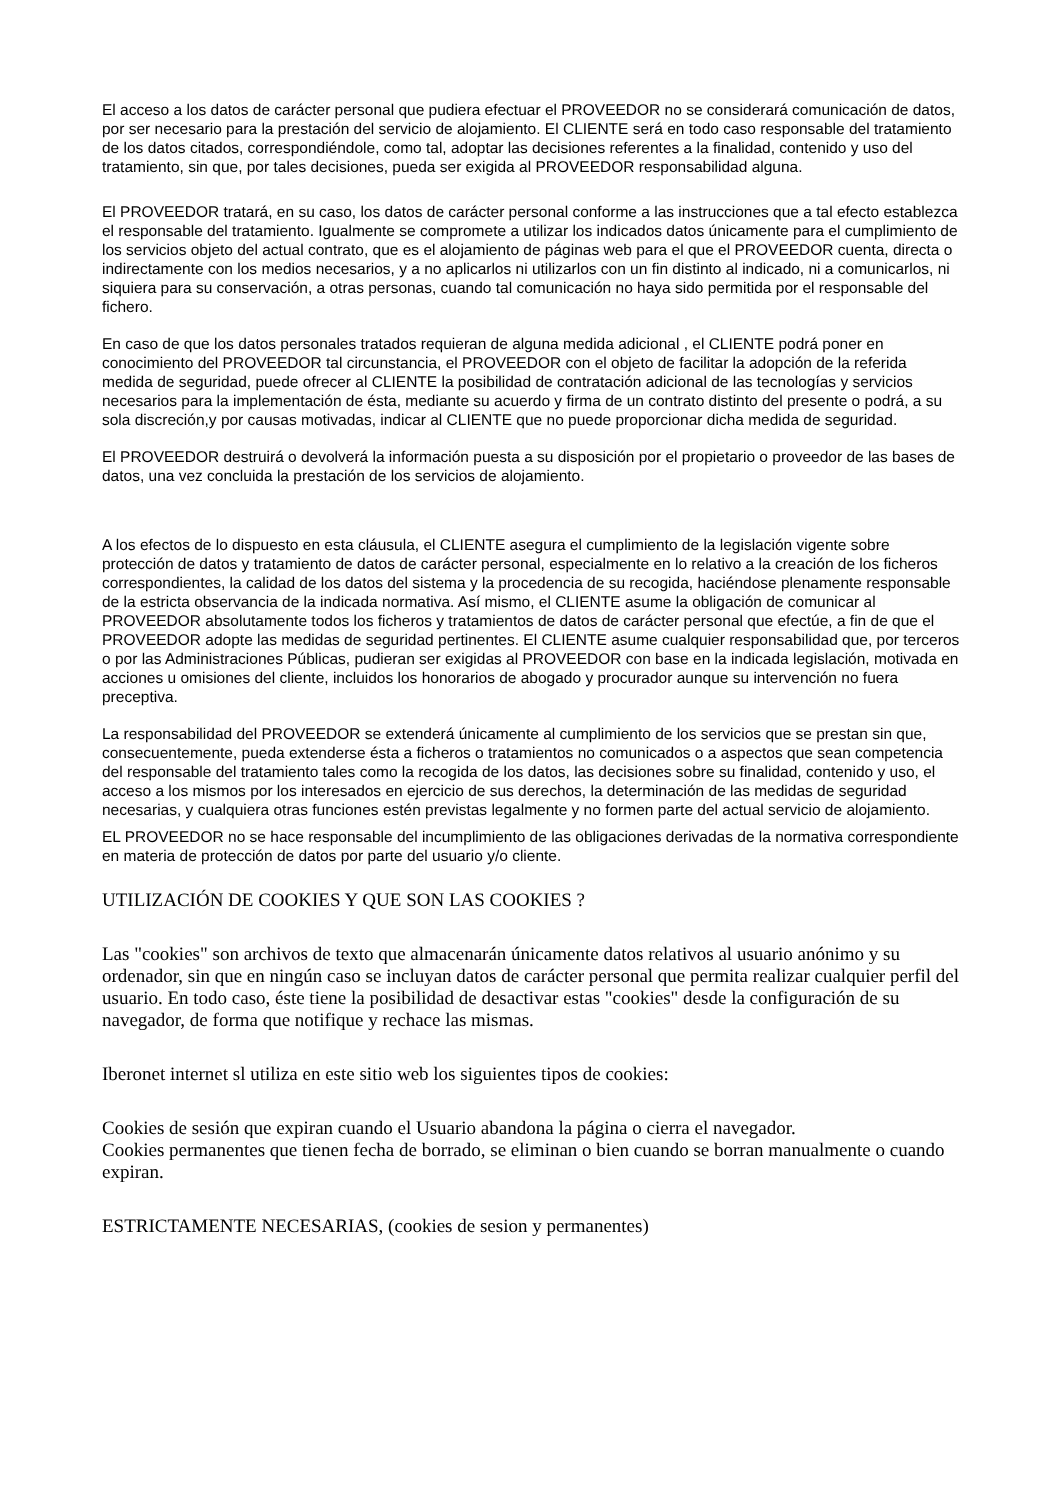El acceso a los datos de carácter personal que pudiera efectuar el PROVEEDOR no se considerará comunicación de datos, por ser necesario para la prestación del servicio de alojamiento. El CLIENTE será en todo caso responsable del tratamiento de los datos citados, correspondiéndole, como tal, adoptar las decisiones referentes a la finalidad, contenido y uso del tratamiento, sin que, por tales decisiones, pueda ser exigida al PROVEEDOR responsabilidad alguna.
El PROVEEDOR tratará, en su caso, los datos de carácter personal conforme a las instrucciones que a tal efecto establezca el responsable del tratamiento. Igualmente se compromete a utilizar los indicados datos únicamente para el cumplimiento de los servicios objeto del actual contrato, que es el alojamiento de páginas web para el que el PROVEEDOR cuenta, directa o indirectamente con los medios necesarios, y a no aplicarlos ni utilizarlos con un fin distinto al indicado, ni a comunicarlos, ni siquiera para su conservación, a otras personas, cuando tal comunicación no haya sido permitida por el responsable del fichero.
En caso de que los datos personales tratados requieran de alguna medida adicional , el CLIENTE podrá poner en conocimiento del PROVEEDOR tal circunstancia, el PROVEEDOR con el objeto de facilitar la adopción de la referida medida de seguridad, puede ofrecer al CLIENTE la posibilidad de contratación adicional de las tecnologías y servicios necesarios para la implementación de ésta, mediante su acuerdo y firma de un contrato distinto del presente o podrá, a su sola discreción,y por causas motivadas, indicar al CLIENTE que no puede proporcionar dicha medida de seguridad.
El PROVEEDOR destruirá o devolverá la información puesta a su disposición por el propietario o proveedor de las bases de datos, una vez concluida la prestación de los servicios de alojamiento.
A los efectos de lo dispuesto en esta cláusula, el CLIENTE asegura el cumplimiento de la legislación vigente sobre protección de datos y tratamiento de datos de carácter personal, especialmente en lo relativo a la creación de los ficheros correspondientes, la calidad de los datos del sistema y la procedencia de su recogida, haciéndose plenamente responsable de la estricta observancia de la indicada normativa. Así mismo, el CLIENTE asume la obligación de comunicar al PROVEEDOR absolutamente todos los ficheros y tratamientos de datos de carácter personal que efectúe, a fin de que el PROVEEDOR adopte las medidas de seguridad pertinentes. El CLIENTE asume cualquier responsabilidad que, por terceros o por las Administraciones Públicas, pudieran ser exigidas al PROVEEDOR con base en la indicada legislación, motivada en acciones u omisiones del cliente, incluidos los honorarios de abogado y procurador aunque su intervención no fuera preceptiva.
La responsabilidad del PROVEEDOR se extenderá únicamente al cumplimiento de los servicios que se prestan sin que, consecuentemente, pueda extenderse ésta a ficheros o tratamientos no comunicados o a aspectos que sean competencia del responsable del tratamiento tales como la recogida de los datos, las decisiones sobre su finalidad, contenido y uso, el acceso a los mismos por los interesados en ejercicio de sus derechos, la determinación de las medidas de seguridad necesarias, y cualquiera otras funciones estén previstas legalmente y no formen parte del actual servicio de alojamiento.
EL PROVEEDOR no se hace responsable del incumplimiento de las obligaciones derivadas de la normativa correspondiente en materia de protección de datos por parte del usuario y/o cliente.
UTILIZACIÓN DE COOKIES Y QUE SON LAS COOKIES ?
Las "cookies" son archivos de texto que almacenarán únicamente datos relativos al usuario anónimo y su ordenador, sin que en ningún caso se incluyan datos de carácter personal que permita realizar cualquier perfil del usuario. En todo caso, éste tiene la posibilidad de desactivar estas "cookies" desde la configuración de su navegador, de forma que notifique y rechace las mismas.
Iberonet internet sl utiliza en este sitio web los siguientes tipos de cookies:
Cookies de sesión que expiran cuando el Usuario abandona la página o cierra el navegador.
Cookies permanentes que tienen fecha de borrado, se eliminan o bien cuando se borran manualmente o cuando expiran.
ESTRICTAMENTE NECESARIAS, (cookies de sesion y permanentes)